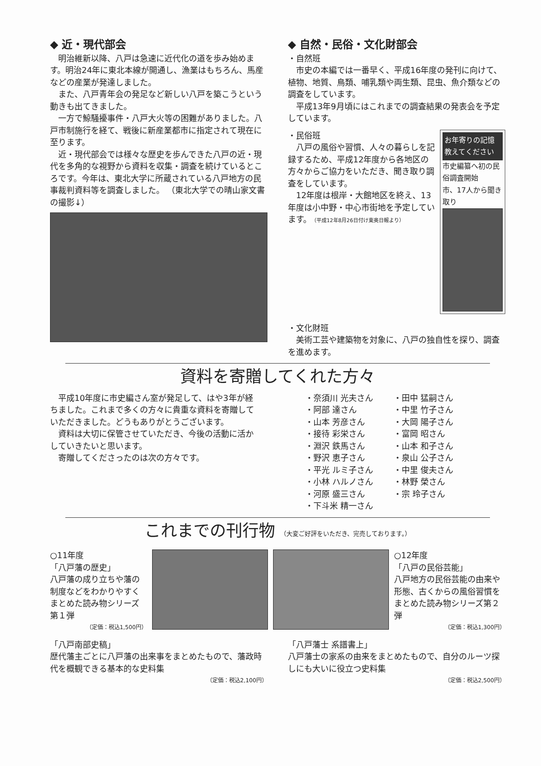◆ 近・現代部会
明治維新以降、八戸は急速に近代化の道を歩み始めます。明治24年に東北本線が開通し、漁業はもちろん、馬産などの産業が発達しました。
また、八戸青年会の発足など新しい八戸を築こうという動きも出てきました。
一方で鯨騒擾事件・八戸大火等の困難がありました。八戸市制施行を経て、戦後に新産業都市に指定されて現在に至ります。
近・現代部会では様々な歴史を歩んできた八戸の近・現代を多角的な視野から資料を収集・調査を続けているところです。今年は、東北大学に所蔵されている八戸地方の民事裁判資料等を調査しました。 （東北大学での晴山家文書の撮影↓）
◆ 自然・民俗・文化財部会
・自然班
市史の本編では一番早く、平成16年度の発刊に向けて、植物、地質、鳥類、哺乳類や両生類、昆虫、魚介類などの調査をしています。
平成13年9月頃にはこれまでの調査結果の発表会を予定しています。
・民俗班
八戸の風俗や習慣、人々の暮らしを記録するため、平成12年度から各地区の方々からご協力をいただき、聞き取り調査をしています。
12年度は根岸・大館地区を終え、13年度は小中野・中心市街地を予定しています。（平成12年8月26日付け東奥日報より）
お年寄りの記憶 教えてください
市史編纂へ初の民俗調査開始
市、17人から聞き取り
・文化財班
美術工芸や建築物を対象に、八戸の独自性を探り、調査を進めます。
資料を寄贈してくれた方々
平成10年度に市史編さん室が発足して、はや3年が経ちました。これまで多くの方々に貴重な資料を寄贈していただきました。どうもありがとうございます。
資料は大切に保管させていただき、今後の活動に活かしていきたいと思います。
寄贈してくださったのは次の方々です。
・奈須川 光夫さん
・阿部 達さん
・山本 芳彦さん
・接待 彩栄さん
・淵沢 鉄馬さん
・野沢 恵子さん
・平光 ルミ子さん
・小林 ハルノさん
・河原 盛三さん
・下斗米 精一さん
・田中 猛嗣さん
・中里 竹子さん
・大岡 陽子さん
・富岡 昭さん
・山本 和子さん
・泉山 公子さん
・中里 俊夫さん
・林野 榮さん
・宗 玲子さん
これまでの刊行物 （大変ご好評をいただき、完売しております。）
○11年度
「八戸藩の歴史」
八戸藩の成り立ちや藩の制度などをわかりやすくまとめた読み物シリーズ第１弾
（定価：税込1,500円）
○12年度
「八戸の民俗芸能」
八戸地方の民俗芸能の由来や形態、古くからの風俗習慣をまとめた読み物シリーズ第２弾
（定価：税込1,300円）
「八戸南部史稿」
歴代藩主ごとに八戸藩の出来事をまとめたもので、藩政時代を概観できる基本的な史料集
（定価：税込2,100円）
「八戸藩士 系譜書上」
八戸藩士の家系の由来をまとめたもので、自分のルーツ探しにも大いに役立つ史料集
（定価：税込2,500円）